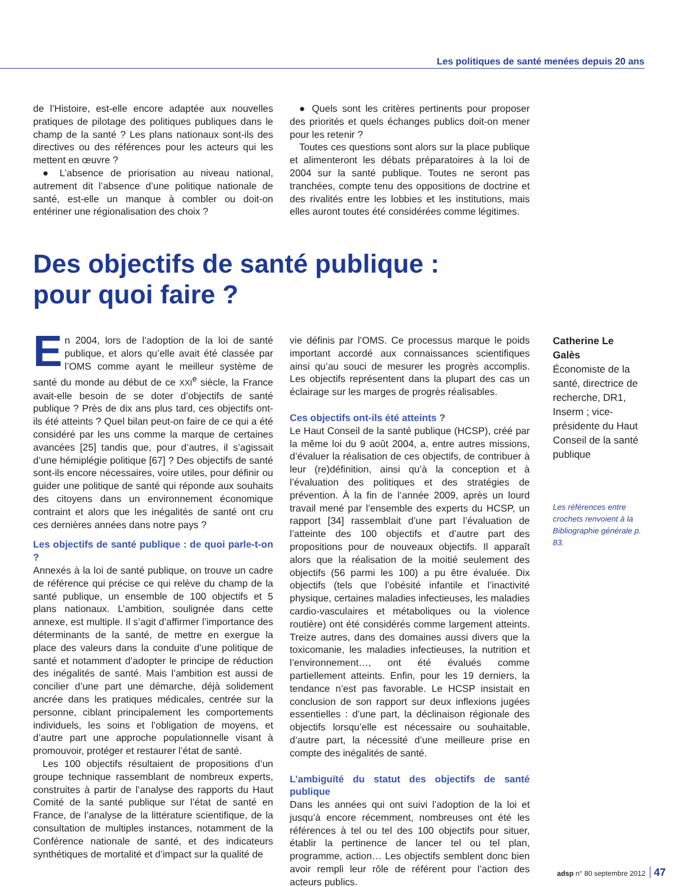Les politiques de santé menées depuis 20 ans
de l’Histoire, est-elle encore adaptée aux nouvelles pratiques de pilotage des politiques publiques dans le champ de la santé ? Les plans nationaux sont-ils des directives ou des références pour les acteurs qui les mettent en œuvre ?
● L’absence de priorisation au niveau national, autrement dit l’absence d’une politique nationale de santé, est-elle un manque à combler ou doit-on entériner une régionalisation des choix ?
● Quels sont les critères pertinents pour proposer des priorités et quels échanges publics doit-on mener pour les retenir ?
Toutes ces questions sont alors sur la place publique et alimenteront les débats préparatoires à la loi de 2004 sur la santé publique. Toutes ne seront pas tranchées, compte tenu des oppositions de doctrine et des rivalités entre les lobbies et les institutions, mais elles auront toutes été considérées comme légitimes.
Des objectifs de santé publique :
pour quoi faire ?
En 2004, lors de l’adoption de la loi de santé publique, et alors qu’elle avait été classée par l’OMS comme ayant le meilleur système de santé du monde au début de ce XXI<sup>e</sup> siècle, la France avait-elle besoin de se doter d’objectifs de santé publique ? Près de dix ans plus tard, ces objectifs ont-ils été atteints ? Quel bilan peut-on faire de ce qui a été considéré par les uns comme la marque de certaines avancées [25] tandis que, pour d’autres, il s’agissait d’une hémiplégie politique [67] ? Des objectifs de santé sont-ils encore nécessaires, voire utiles, pour définir ou guider une politique de santé qui réponde aux souhaits des citoyens dans un environnement économique contraint et alors que les inégalités de santé ont cru ces dernières années dans notre pays ?
Les objectifs de santé publique : de quoi parle-t-on ?
Annexés à la loi de santé publique, on trouve un cadre de référence qui précise ce qui relève du champ de la santé publique, un ensemble de 100 objectifs et 5 plans nationaux. L’ambition, soulignée dans cette annexe, est multiple. Il s’agit d’affirmer l’importance des déterminants de la santé, de mettre en exergue la place des valeurs dans la conduite d’une politique de santé et notamment d’adopter le principe de réduction des inégalités de santé. Mais l’ambition est aussi de concilier d’une part une démarche, déjà solidement ancrée dans les pratiques médicales, centrée sur la personne, ciblant principalement les comportements individuels, les soins et l’obligation de moyens, et d’autre part une approche populationnelle visant à promouvoir, protéger et restaurer l’état de santé.
Les 100 objectifs résultaient de propositions d’un groupe technique rassemblant de nombreux experts, construites à partir de l’analyse des rapports du Haut Comité de la santé publique sur l’état de santé en France, de l’analyse de la littérature scientifique, de la consultation de multiples instances, notamment de la Conférence nationale de santé, et des indicateurs synthétiques de mortalité et d’impact sur la qualité de
vie définis par l’OMS. Ce processus marque le poids important accordé aux connaissances scientifiques ainsi qu’au souci de mesurer les progrès accomplis. Les objectifs représentent dans la plupart des cas un éclairage sur les marges de progrès réalisables.
Ces objectifs ont-ils été atteints ?
Le Haut Conseil de la santé publique (HCSP), créé par la même loi du 9 août 2004, a, entre autres missions, d’évaluer la réalisation de ces objectifs, de contribuer à leur (re)définition, ainsi qu’à la conception et à l’évaluation des politiques et des stratégies de prévention. À la fin de l’année 2009, après un lourd travail mené par l’ensemble des experts du HCSP, un rapport [34] rassemblait d’une part l’évaluation de l’atteinte des 100 objectifs et d’autre part des propositions pour de nouveaux objectifs. Il apparaît alors que la réalisation de la moitié seulement des objectifs (56 parmi les 100) a pu être évaluée. Dix objectifs (tels que l’obésité infantile et l’inactivité physique, certaines maladies infectieuses, les maladies cardio-vasculaires et métaboliques ou la violence routière) ont été considérés comme largement atteints. Treize autres, dans des domaines aussi divers que la toxicomanie, les maladies infectieuses, la nutrition et l’environnement…, ont été évalués comme partiellement atteints. Enfin, pour les 19 derniers, la tendance n’est pas favorable. Le HCSP insistait en conclusion de son rapport sur deux inflexions jugées essentielles : d’une part, la déclinaison régionale des objectifs lorsqu’elle est nécessaire ou souhaitable, d’autre part, la nécessité d’une meilleure prise en compte des inégalités de santé.
L’ambiguïté du statut des objectifs de santé publique
Dans les années qui ont suivi l’adoption de la loi et jusqu’à encore récemment, nombreuses ont été les références à tel ou tel des 100 objectifs pour situer, établir la pertinence de lancer tel ou tel plan, programme, action… Les objectifs semblent donc bien avoir rempli leur rôle de référent pour l’action des acteurs publics.
Catherine Le Galès
Économiste de la santé, directrice de recherche, DR1, Inserm ; vice-présidente du Haut Conseil de la santé publique
Les références entre crochets renvoient à la Bibliographie générale p. 83.
adsp n° 80 septembre 2012 47